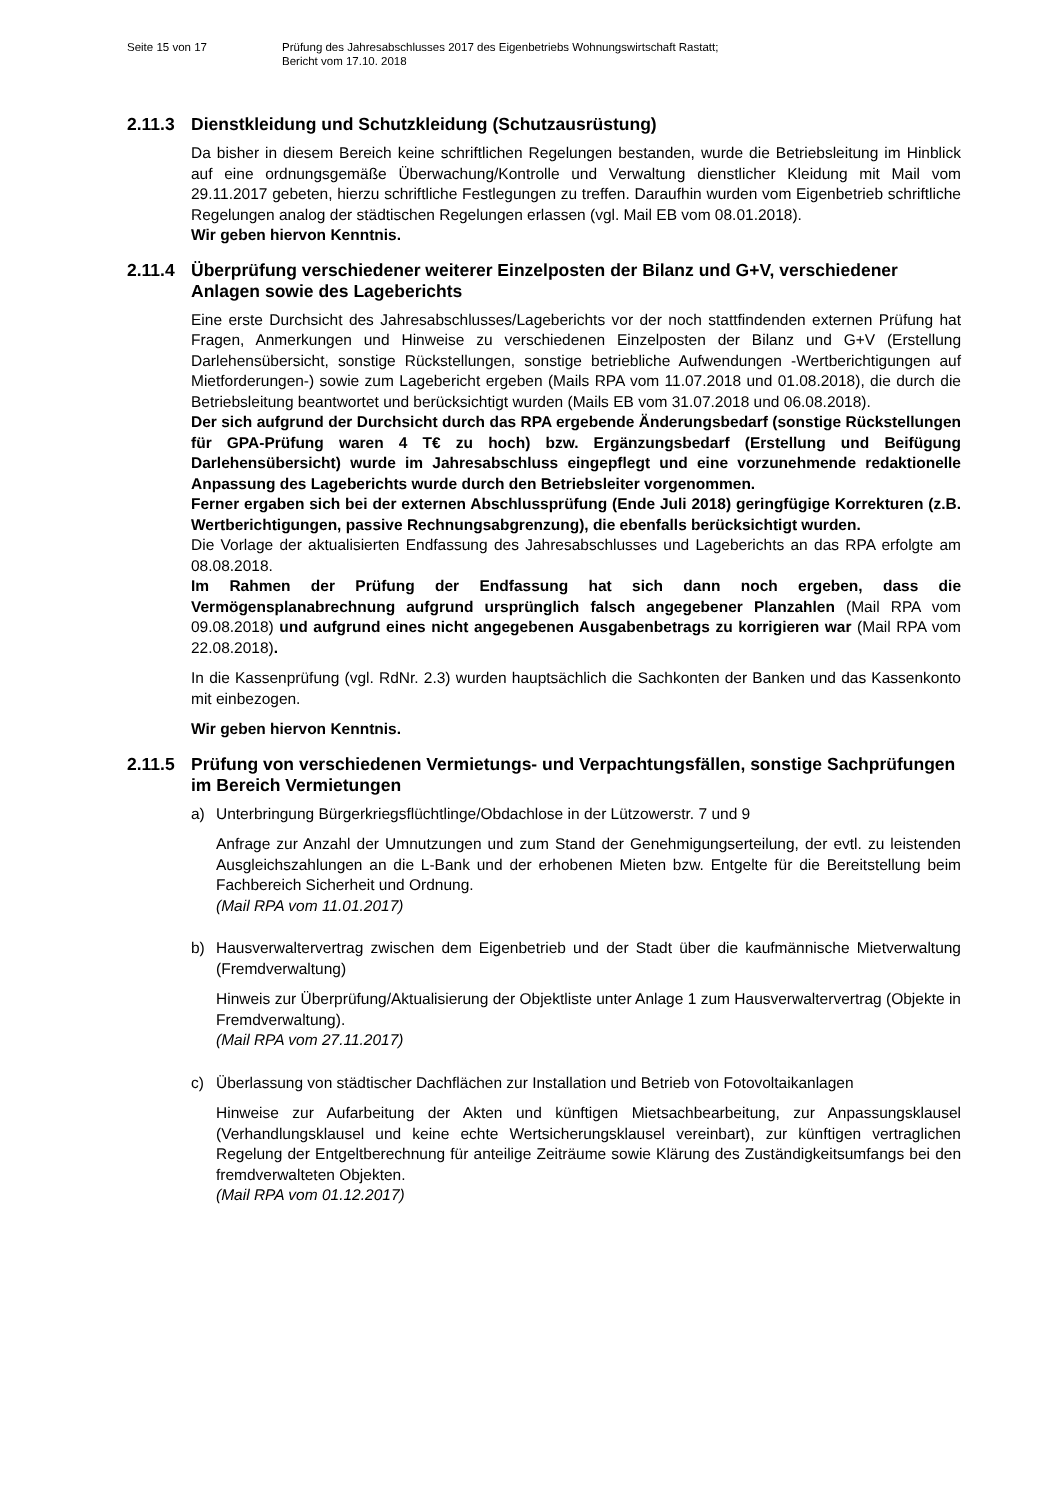Seite 15 von 17 Prüfung des Jahresabschlusses 2017 des Eigenbetriebs Wohnungswirtschaft Rastatt;
Bericht vom 17.10. 2018
2.11.3 Dienstkleidung und Schutzkleidung (Schutzausrüstung)
Da bisher in diesem Bereich keine schriftlichen Regelungen bestanden, wurde die Betriebsleitung im Hinblick auf eine ordnungsgemäße Überwachung/Kontrolle und Verwaltung dienstlicher Kleidung mit Mail vom 29.11.2017 gebeten, hierzu schriftliche Festlegungen zu treffen. Daraufhin wurden vom Eigenbetrieb schriftliche Regelungen analog der städtischen Regelungen erlassen (vgl. Mail EB vom 08.01.2018).
Wir geben hiervon Kenntnis.
2.11.4 Überprüfung verschiedener weiterer Einzelposten der Bilanz und G+V, verschiedener Anlagen sowie des Lageberichts
Eine erste Durchsicht des Jahresabschlusses/Lageberichts vor der noch stattfindenden externen Prüfung hat Fragen, Anmerkungen und Hinweise zu verschiedenen Einzelposten der Bilanz und G+V (Erstellung Darlehensübersicht, sonstige Rückstellungen, sonstige betriebliche Aufwendungen -Wertberichtigungen auf Mietforderungen-) sowie zum Lagebericht ergeben (Mails RPA vom 11.07.2018 und 01.08.2018), die durch die Betriebsleitung beantwortet und berücksichtigt wurden (Mails EB vom 31.07.2018 und 06.08.2018).
Der sich aufgrund der Durchsicht durch das RPA ergebende Änderungsbedarf (sonstige Rückstellungen für GPA-Prüfung waren 4 T€ zu hoch) bzw. Ergänzungsbedarf (Erstellung und Beifügung Darlehensübersicht) wurde im Jahresabschluss eingepflegt und eine vorzunehmende redaktionelle Anpassung des Lageberichts wurde durch den Betriebsleiter vorgenommen.
Ferner ergaben sich bei der externen Abschlussprüfung (Ende Juli 2018) geringfügige Korrekturen (z.B. Wertberichtigungen, passive Rechnungsabgrenzung), die ebenfalls berücksichtigt wurden.
Die Vorlage der aktualisierten Endfassung des Jahresabschlusses und Lageberichts an das RPA erfolgte am 08.08.2018.
Im Rahmen der Prüfung der Endfassung hat sich dann noch ergeben, dass die Vermögensplanabrechnung aufgrund ursprünglich falsch angegebener Planzahlen (Mail RPA vom 09.08.2018) und aufgrund eines nicht angegebenen Ausgabenbetrags zu korrigieren war (Mail RPA vom 22.08.2018).
In die Kassenprüfung (vgl. RdNr. 2.3) wurden hauptsächlich die Sachkonten der Banken und das Kassenkonto mit einbezogen.
Wir geben hiervon Kenntnis.
2.11.5 Prüfung von verschiedenen Vermietungs- und Verpachtungsfällen, sonstige Sachprüfungen im Bereich Vermietungen
a) Unterbringung Bürgerkriegsflüchtlinge/Obdachlose in der Lützowerstr. 7 und 9
Anfrage zur Anzahl der Umnutzungen und zum Stand der Genehmigungserteilung, der evtl. zu leistenden Ausgleichszahlungen an die L-Bank und der erhobenen Mieten bzw. Entgelte für die Bereitstellung beim Fachbereich Sicherheit und Ordnung.
(Mail RPA vom 11.01.2017)
b) Hausverwaltervertrag zwischen dem Eigenbetrieb und der Stadt über die kaufmännische Mietverwaltung (Fremdverwaltung)
Hinweis zur Überprüfung/Aktualisierung der Objektliste unter Anlage 1 zum Hausverwaltervertrag (Objekte in Fremdverwaltung).
(Mail RPA vom 27.11.2017)
c) Überlassung von städtischer Dachflächen zur Installation und Betrieb von Fotovoltaikanlagen
Hinweise zur Aufarbeitung der Akten und künftigen Mietsachbearbeitung, zur Anpassungsklausel (Verhandlungsklausel und keine echte Wertsicherungsklausel vereinbart), zur künftigen vertraglichen Regelung der Entgeltberechnung für anteilige Zeiträume sowie Klärung des Zuständigkeitsumfangs bei den fremdverwalteten Objekten.
(Mail RPA vom 01.12.2017)